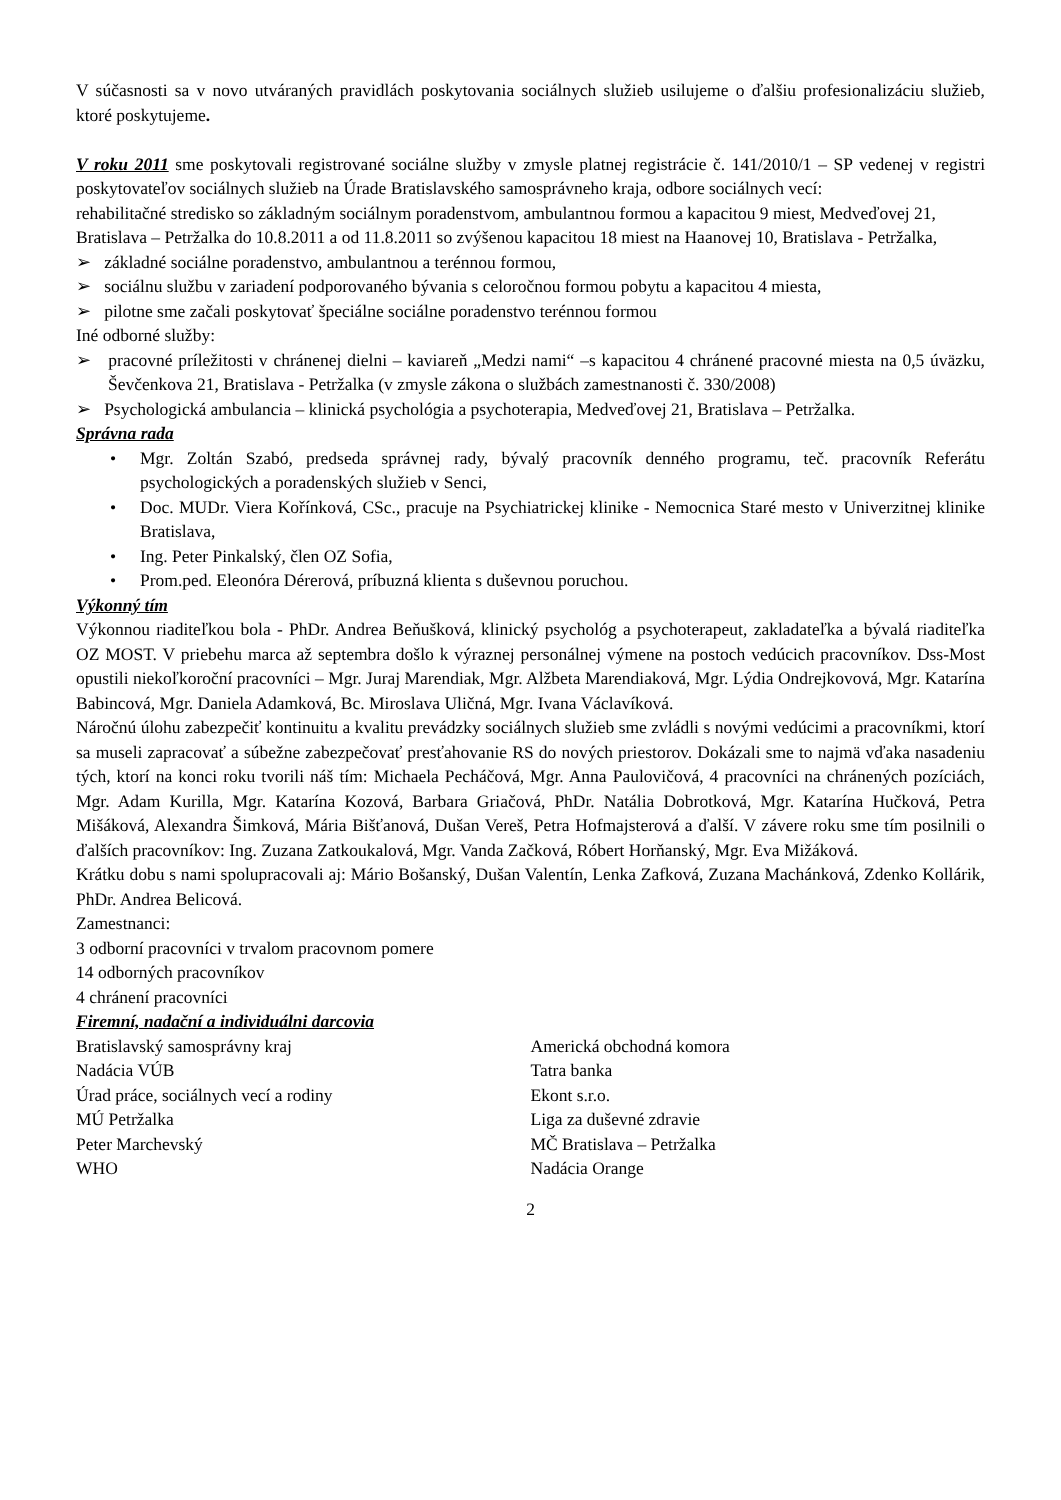V súčasnosti sa v novo utváraných pravidlách poskytovania sociálnych služieb usilujeme o ďalšiu profesionalizáciu služieb, ktoré poskytujeme.
V roku 2011 sme poskytovali registrované sociálne služby v zmysle platnej registrácie č. 141/2010/1 – SP vedenej v registri poskytovateľov sociálnych služieb na Úrade Bratislavského samosprávneho kraja, odbore sociálnych vecí:
rehabilitačné stredisko so základným sociálnym poradenstvom, ambulantnou formou a kapacitou 9 miest, Medveďovej 21, Bratislava – Petržalka do 10.8.2011 a od 11.8.2011 so zvýšenou kapacitou 18 miest na Haanovej 10, Bratislava - Petržalka,
➢ základné sociálne poradenstvo, ambulantnou a terénnou formou,
➢ sociálnu službu v zariadení podporovaného bývania s celoročnou formou pobytu a kapacitou 4 miesta,
➢ pilotne sme začali poskytovať špeciálne sociálne poradenstvo terénnou formou
Iné odborné služby:
➢ pracovné príležitosti v chránenej dielni – kaviareň „Medzi nami“ –s kapacitou 4 chránené pracovné miesta na 0,5 úväzku, Ševčenkova 21, Bratislava - Petržalka (v zmysle zákona o službách zamestnanosti č. 330/2008)
➢ Psychologická ambulancia – klinická psychológia a psychoterapia, Medveďovej 21, Bratislava – Petržalka.
Správna rada
• Mgr. Zoltán Szabó, predseda správnej rady, bývalý pracovník denného programu, teč. pracovník Referátu psychologických a poradenských služieb v Senci,
• Doc. MUDr. Viera Kořínková, CSc., pracuje na Psychiatrickej klinike - Nemocnica Staré mesto v Univerzitnej klinike Bratislava,
• Ing. Peter Pinkalský, člen OZ Sofia,
• Prom.ped. Eleonóra Dérerová, príbuzná klienta s duševnou poruchou.
Výkonný tím
Výkonnou riaditeľkou bola - PhDr. Andrea Beňušková, klinický psychológ a psychoterapeut, zakladateľka a bývalá riaditeľka OZ MOST. V priebehu marca až septembra došlo k výraznej personálnej výmene na postoch vedúcich pracovníkov. Dss-Most opustili niekoľkoroční pracovníci – Mgr. Juraj Marendiak, Mgr. Alžbeta Marendiaková, Mgr. Lýdia Ondrejkovová, Mgr. Katarína Babincová, Mgr. Daniela Adamková, Bc. Miroslava Uličná, Mgr. Ivana Václavíková.
Náročnú úlohu zabezpečiť kontinuitu a kvalitu prevádzky sociálnych služieb sme zvládli s novými vedúcimi a pracovníkmi, ktorí sa museli zapracovať a súbežne zabezpečovať presťahovanie RS do nových priestorov. Dokázali sme to najmä vďaka nasadeniu tých, ktorí na konci roku tvorili náš tím: Michaela Pecháčová, Mgr. Anna Paulovičová, 4 pracovníci na chránených pozíciách, Mgr. Adam Kurilla, Mgr. Katarína Kozová, Barbara Griačová, PhDr. Natália Dobrotková, Mgr. Katarína Hučková, Petra Mišáková, Alexandra Šimková, Mária Bišťanová, Dušan Vereš, Petra Hofmajsterová a ďalší. V závere roku sme tím posilnili o ďalších pracovníkov: Ing. Zuzana Zatkoukalová, Mgr. Vanda Začková, Róbert Horňanský, Mgr. Eva Mižáková.
Krátku dobu s nami spolupracovali aj: Mário Bošanský, Dušan Valentín, Lenka Zafková, Zuzana Machánková, Zdenko Kollárik, PhDr. Andrea Belicová.
Zamestnanci:
3 odborní pracovníci v trvalom pracovnom pomere
14 odborných pracovníkov
4 chránení pracovníci
Firemní, nadační a individuálni darcovia
Bratislavský samosprávny kraj
Nadácia VÚB
Úrad práce, sociálnych vecí a rodiny
MÚ Petržalka
Peter Marchevský
WHO
Americká obchodná komora
Tatra banka
Ekont s.r.o.
Liga za duševné zdravie
MČ Bratislava – Petržalka
Nadácia Orange
2